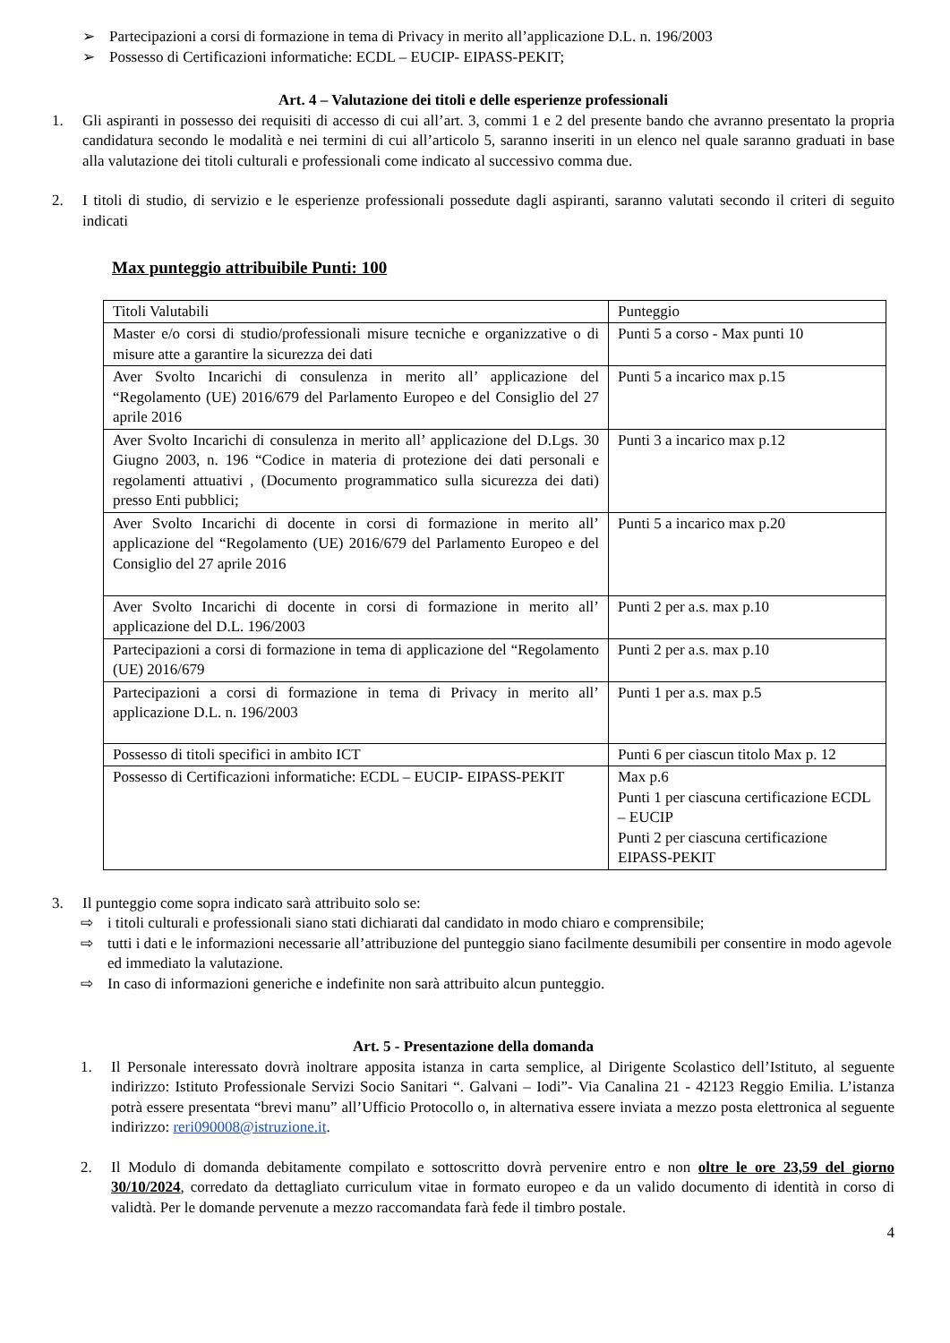➢ Partecipazioni a corsi di formazione in tema di Privacy in merito all’applicazione D.L. n. 196/2003
➢ Possesso di Certificazioni informatiche: ECDL – EUCIP- EIPASS-PEKIT;
Art. 4 – Valutazione dei titoli e delle esperienze professionali
1. Gli aspiranti in possesso dei requisiti di accesso di cui all’art. 3, commi 1 e 2 del presente bando che avranno presentato la propria candidatura secondo le modalità e nei termini di cui all’articolo 5, saranno inseriti in un elenco nel quale saranno graduati in base alla valutazione dei titoli culturali e professionali come indicato al successivo comma due.
2. I titoli di studio, di servizio e le esperienze professionali possedute dagli aspiranti, saranno valutati secondo il criteri di seguito indicati
Max punteggio attribuibile Punti: 100
| Titoli Valutabili | Punteggio |
| Master e/o corsi di studio/professionali misure tecniche e organizzative o di misure atte a garantire la sicurezza dei dati | Punti 5 a corso - Max punti 10 |
| Aver Svolto Incarichi di consulenza in merito all’ applicazione del “Regolamento (UE) 2016/679 del Parlamento Europeo e del Consiglio del 27 aprile 2016 | Punti 5 a incarico max p.15 |
| Aver Svolto Incarichi di consulenza in merito all’ applicazione del D.Lgs. 30 Giugno 2003, n. 196 “Codice in materia di protezione dei dati personali e regolamenti attuativi , (Documento programmatico sulla sicurezza dei dati) presso Enti pubblici; | Punti 3 a incarico max p.12 |
| Aver Svolto Incarichi di docente in corsi di formazione in merito all’ applicazione del “Regolamento (UE) 2016/679 del Parlamento Europeo e del Consiglio del 27 aprile 2016 | Punti 5 a incarico max p.20 |
| Aver Svolto Incarichi di docente in corsi di formazione in merito all’ applicazione del D.L. 196/2003 | Punti 2 per a.s. max p.10 |
| Partecipazioni a corsi di formazione in tema di applicazione del “Regolamento (UE) 2016/679 | Punti 2 per a.s. max p.10 |
| Partecipazioni a corsi di formazione in tema di Privacy in merito all’ applicazione D.L. n. 196/2003 | Punti 1 per a.s. max p.5 |
| Possesso di titoli specifici in ambito ICT | Punti 6 per ciascun titolo Max p. 12 |
| Possesso di Certificazioni informatiche: ECDL – EUCIP- EIPASS-PEKIT | Max p.6 Punti 1 per ciascuna certificazione ECDL – EUCIP Punti 2 per ciascuna certificazione EIPASS-PEKIT |
3. Il punteggio come sopra indicato sarà attribuito solo se:
⇨ i titoli culturali e professionali siano stati dichiarati dal candidato in modo chiaro e comprensibile;
⇨ tutti i dati e le informazioni necessarie all’attribuzione del punteggio siano facilmente desumibili per consentire in modo agevole ed immediato la valutazione.
⇨ In caso di informazioni generiche e indefinite non sarà attribuito alcun punteggio.
Art. 5 - Presentazione della domanda
1. Il Personale interessato dovrà inoltrare apposita istanza in carta semplice, al Dirigente Scolastico dell’Istituto, al seguente indirizzo: Istituto Professionale Servizi Socio Sanitari “. Galvani – Iodi”- Via Canalina 21 - 42123 Reggio Emilia. L’istanza potrà essere presentata “brevi manu” all’Ufficio Protocollo o, in alternativa essere inviata a mezzo posta elettronica al seguente indirizzo: reri090008@istruzione.it.
2. Il Modulo di domanda debitamente compilato e sottoscritto dovrà pervenire entro e non oltre le ore 23,59 del giorno 30/10/2024, corredato da dettagliato curriculum vitae in formato europeo e da un valido documento di identità in corso di validtà. Per le domande pervenute a mezzo raccomandata farà fede il timbro postale.
4